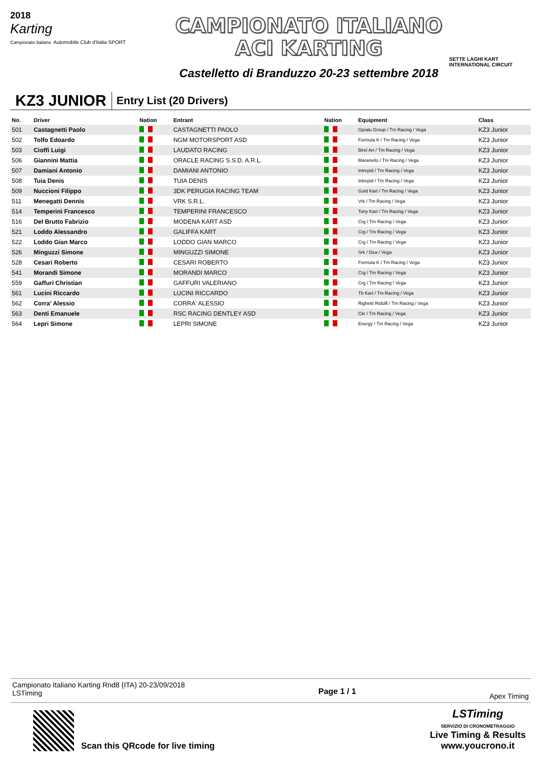2018
Karting
Campionato Italiano Automobile Club d'Italia SPORT
CAMPIONATO ITALIANO
ACI KARTING
Castelletto di Branduzzo 20-23 settembre 2018
SETTE LAGHI KART
INTERNATIONAL CIRCUIT
KZ3 JUNIOR
Entry List (20 Drivers)
| No. | Driver | Nation | Entrant | Nation | Equipment | Class |
| --- | --- | --- | --- | --- | --- | --- |
| 501 | Castagnetti Paolo | | CASTAGNETTI PAOLO | | Gp/alu Group / Tm Racing / Vega | KZ3 Junior |
| 502 | Tolfo Edoardo | | NGM MOTORSPORT ASD | | Formula K / Tm Racing / Vega | KZ3 Junior |
| 503 | Cioffi Luigi | | LAUDATO RACING | | Birel Art / Tm Racing / Vega | KZ3 Junior |
| 506 | Giannini Mattia | | ORACLE RACING S.S.D. A.R.L. | | Maranello / Tm Racing / Vega | KZ3 Junior |
| 507 | Damiani Antonio | | DAMIANI ANTONIO | | Intrepid / Tm Racing / Vega | KZ3 Junior |
| 508 | Tuia Denis | | TUIA DENIS | | Intrepid / Tm Racing / Vega | KZ3 Junior |
| 509 | Nuccioni Filippo | | 3DK PERUGIA RACING TEAM | | Gold Kart / Tm Racing / Vega | KZ3 Junior |
| 511 | Menegatti Dennis | | VRK S.R.L. | | Vrk / Tm Racing / Vega | KZ3 Junior |
| 514 | Temperini Francesco | | TEMPERINI FRANCESCO | | Tony Kart / Tm Racing / Vega | KZ3 Junior |
| 516 | Del Brutto Fabrizio | | MODENA KART ASD | | Crg / Tm Racing / Vega | KZ3 Junior |
| 521 | Loddo Alessandro | | GALIFFA KART | | Crg / Tm Racing / Vega | KZ3 Junior |
| 522 | Loddo Gian Marco | | LODDO GIAN MARCO | | Crg / Tm Racing / Vega | KZ3 Junior |
| 526 | Minguzzi Simone | | MINGUZZI SIMONE | | Srk / Dea / Vega | KZ3 Junior |
| 528 | Cesari Roberto | | CESARI ROBERTO | | Formula K / Tm Racing / Vega | KZ3 Junior |
| 541 | Morandi Simone | | MORANDI MARCO | | Crg / Tm Racing / Vega | KZ3 Junior |
| 559 | Gaffuri Christian | | GAFFURI VALERIANO | | Crg / Tm Racing / Vega | KZ3 Junior |
| 561 | Lucini Riccardo | | LUCINI RICCARDO | | Tb Kart / Tm Racing / Vega | KZ3 Junior |
| 562 | Corra' Alessio | | CORRA' ALESSIO | | Righetti Ridolfi / Tm Racing / Vega | KZ3 Junior |
| 563 | Denti Emanuele | | RSC RACING DENTLEY ASD | | Ckr / Tm Racing / Vega | KZ3 Junior |
| 564 | Lepri Simone | | LEPRI SIMONE | | Energy / Tm Racing / Vega | KZ3 Junior |
Campionato Italiano Karting Rnd8 (ITA) 20-23/09/2018
LSTiming
Page 1 / 1
Apex Timing
Scan this QRcode for live timing
LSTiming
SERVIZIO DI CRONOMETRAGGIO
Live Timing & Results
www.youcrono.it